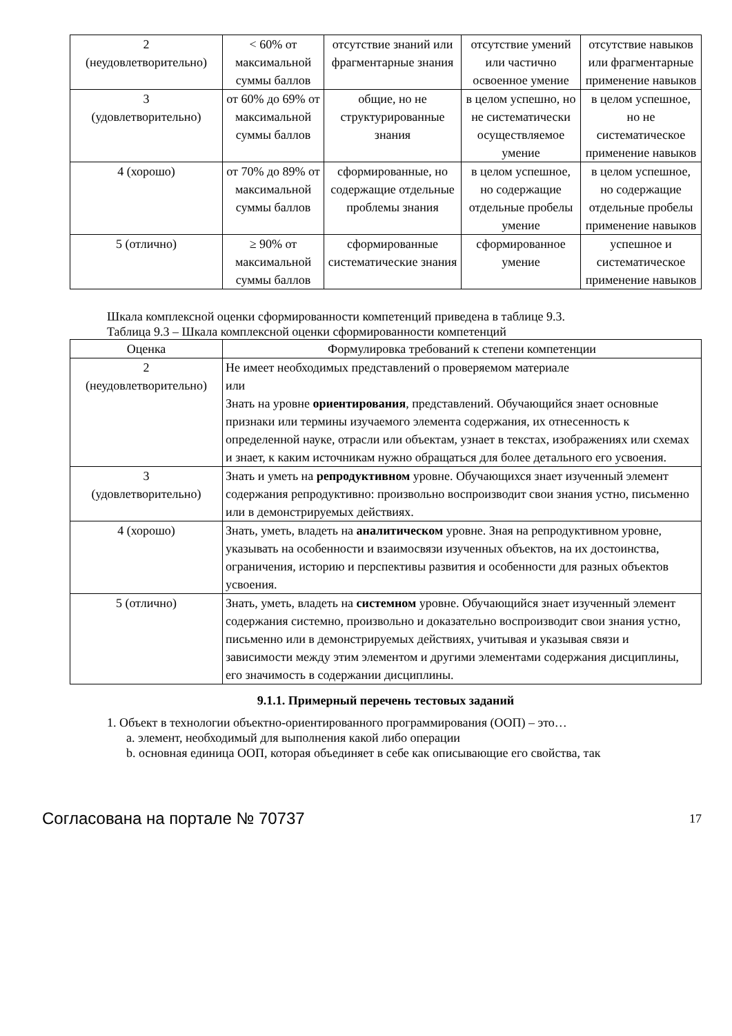| 2 (неудовлетворительно) | < 60% от максимальной суммы баллов | отсутствие знаний или фрагментарные знания | отсутствие умений или частично освоенное умение | отсутствие навыков или фрагментарные применение навыков |
| 3 (удовлетворительно) | от 60% до 69% от максимальной суммы баллов | общие, но не структурированные знания | в целом успешно, но не систематически осуществляемое умение | в целом успешное, но не систематическое применение навыков |
| 4 (хорошо) | от 70% до 89% от максимальной суммы баллов | сформированные, но содержащие отдельные проблемы знания | в целом успешное, но содержащие отдельные пробелы умение | в целом успешное, но содержащие отдельные пробелы применение навыков |
| 5 (отлично) | ≥ 90% от максимальной суммы баллов | сформированные систематические знания | сформированное умение | успешное и систематическое применение навыков |
Шкала комплексной оценки сформированности компетенций приведена в таблице 9.3.
Таблица 9.3 – Шкала комплексной оценки сформированности компетенций
| Оценка | Формулировка требований к степени компетенции |
| --- | --- |
| 2 (неудовлетворительно) | Не имеет необходимых представлений о проверяемом материале или Знать на уровне ориентирования , представлений. Обучающийся знает основные признаки или термины изучаемого элемента содержания, их отнесенность к определенной науке, отрасли или объектам, узнает в текстах, изображениях или схемах и знает, к каким источникам нужно обращаться для более детального его усвоения. |
| 3 (удовлетворительно) | Знать и уметь на репродуктивном уровне. Обучающихся знает изученный элемент содержания репродуктивно: произвольно воспроизводит свои знания устно, письменно или в демонстрируемых действиях. |
| 4 (хорошо) | Знать, уметь, владеть на аналитическом уровне. Зная на репродуктивном уровне, указывать на особенности и взаимосвязи изученных объектов, на их достоинства, ограничения, историю и перспективы развития и особенности для разных объектов усвоения. |
| 5 (отлично) | Знать, уметь, владеть на системном уровне. Обучающийся знает изученный элемент содержания системно, произвольно и доказательно воспроизводит свои знания устно, письменно или в демонстрируемых действиях, учитывая и указывая связи и зависимости между этим элементом и другими элементами содержания дисциплины, его значимость в содержании дисциплины. |
9.1.1. Примерный перечень тестовых заданий
1. Объект в технологии объектно-ориентированного программирования (ООП) – это…
a. элемент, необходимый для выполнения какой либо операции
b. основная единица ООП, которая объединяет в себе как описывающие его свойства, так
Согласована на портале № 70737 17